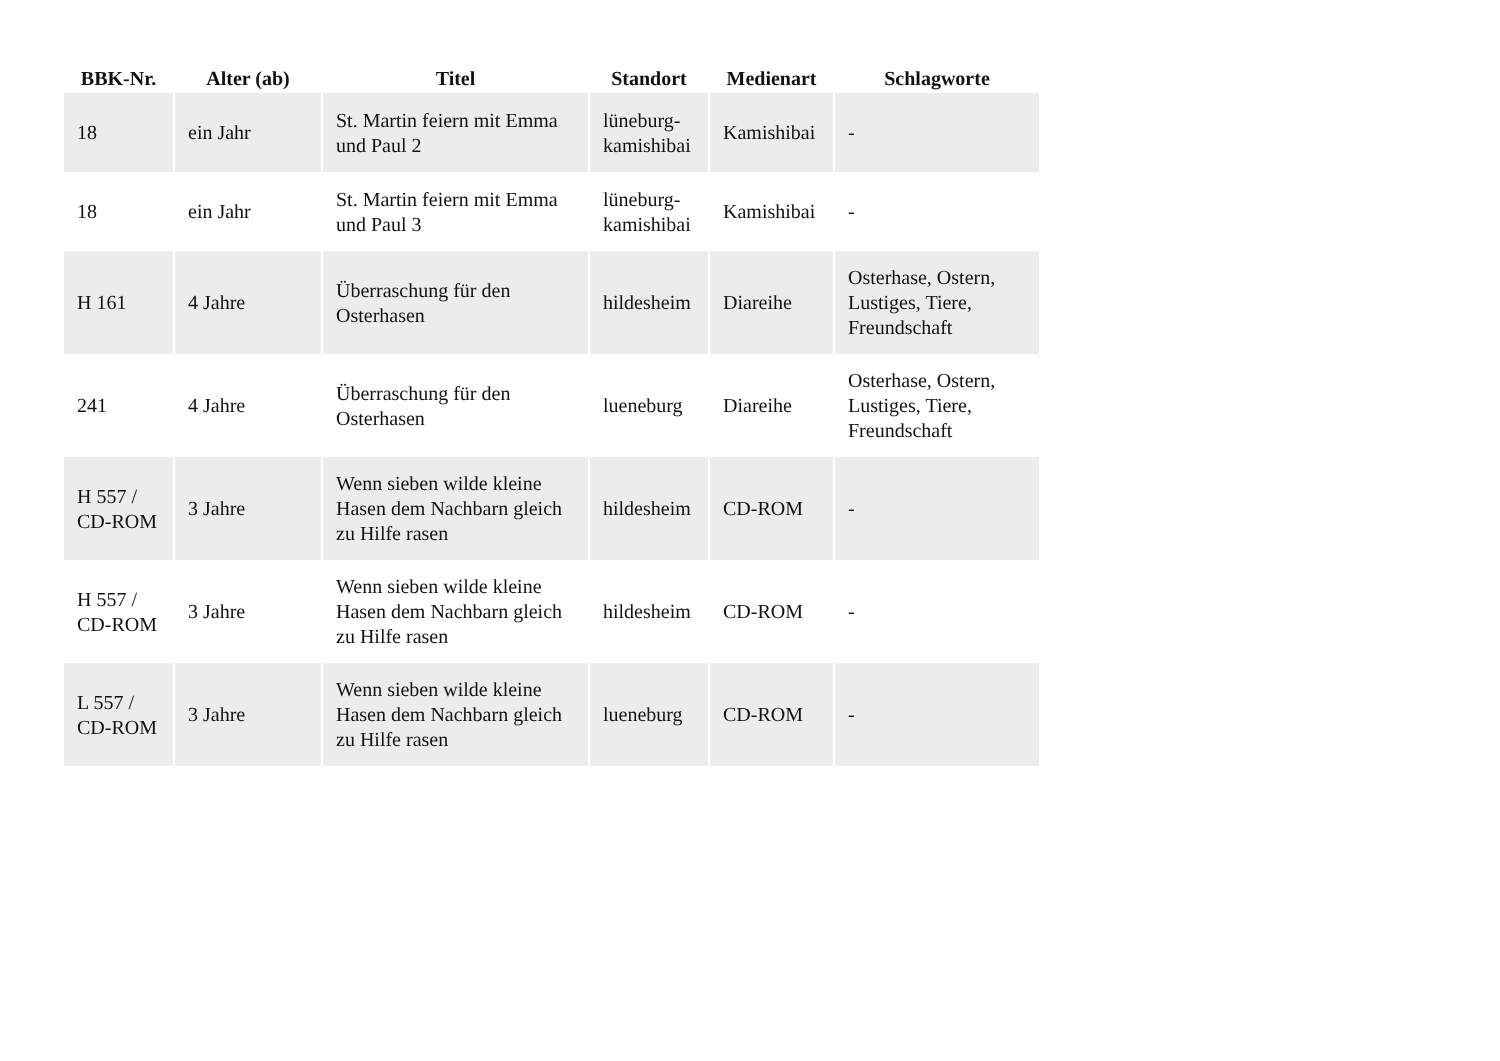| BBK-Nr. | Alter (ab) | Titel | Standort | Medienart | Schlagworte |
| --- | --- | --- | --- | --- | --- |
| 18 | ein Jahr | St. Martin feiern mit Emma und Paul 2 | lüneburg-kamishibai | Kamishibai | - |
| 18 | ein Jahr | St. Martin feiern mit Emma und Paul 3 | lüneburg-kamishibai | Kamishibai | - |
| H 161 | 4 Jahre | Überraschung für den Osterhasen | hildesheim | Diareihe | Osterhase, Ostern, Lustiges, Tiere, Freundschaft |
| 241 | 4 Jahre | Überraschung für den Osterhasen | lueneburg | Diareihe | Osterhase, Ostern, Lustiges, Tiere, Freundschaft |
| H 557 / CD-ROM | 3 Jahre | Wenn sieben wilde kleine Hasen dem Nachbarn gleich zu Hilfe rasen | hildesheim | CD-ROM | - |
| H 557 / CD-ROM | 3 Jahre | Wenn sieben wilde kleine Hasen dem Nachbarn gleich zu Hilfe rasen | hildesheim | CD-ROM | - |
| L 557 / CD-ROM | 3 Jahre | Wenn sieben wilde kleine Hasen dem Nachbarn gleich zu Hilfe rasen | lueneburg | CD-ROM | - |